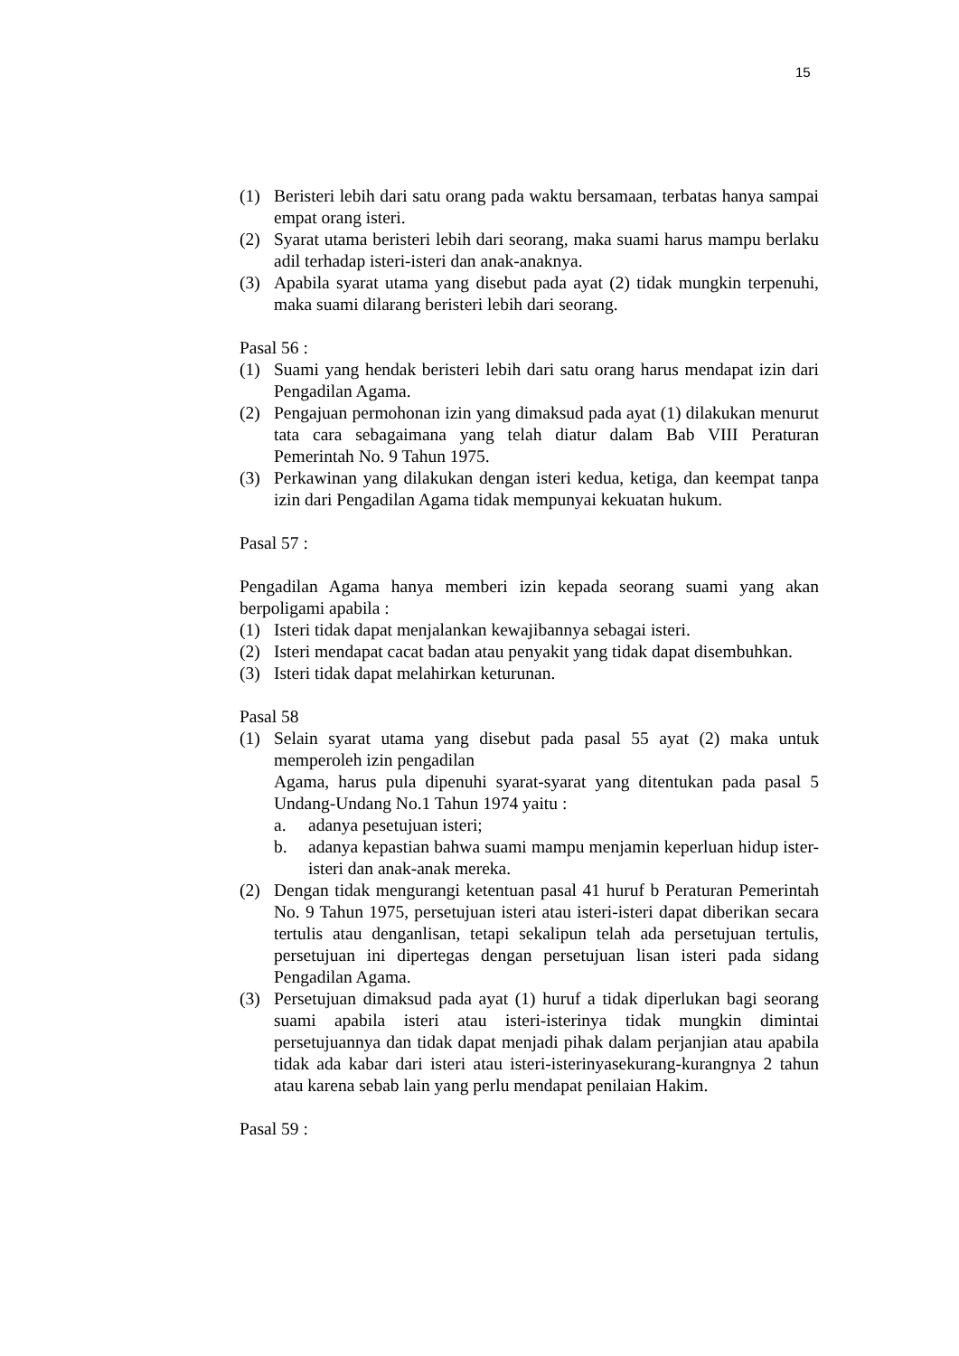15
(1) Beristeri lebih dari satu orang pada waktu bersamaan, terbatas hanya sampai empat orang isteri.
(2) Syarat utama beristeri lebih dari seorang, maka suami harus mampu berlaku adil terhadap isteri-isteri dan anak-anaknya.
(3) Apabila syarat utama yang disebut pada ayat (2) tidak mungkin terpenuhi, maka suami dilarang beristeri lebih dari seorang.
Pasal 56 :
(1) Suami yang hendak beristeri lebih dari satu orang harus mendapat izin dari Pengadilan Agama.
(2) Pengajuan permohonan izin yang dimaksud pada ayat (1) dilakukan menurut tata cara sebagaimana yang telah diatur dalam Bab VIII Peraturan Pemerintah No. 9 Tahun 1975.
(3) Perkawinan yang dilakukan dengan isteri kedua, ketiga, dan keempat tanpa izin dari Pengadilan Agama tidak mempunyai kekuatan hukum.
Pasal 57 :
Pengadilan Agama hanya memberi izin kepada seorang suami yang akan berpoligami apabila :
(1) Isteri tidak dapat menjalankan kewajibannya sebagai isteri.
(2) Isteri mendapat cacat badan atau penyakit yang tidak dapat disembuhkan.
(3) Isteri tidak dapat melahirkan keturunan.
Pasal 58
(1) Selain syarat utama yang disebut pada pasal 55 ayat (2) maka untuk memperoleh izin pengadilan
Agama, harus pula dipenuhi syarat-syarat yang ditentukan pada pasal 5 Undang-Undang No.1 Tahun 1974 yaitu :
a. adanya pesetujuan isteri;
b. adanya kepastian bahwa suami mampu menjamin keperluan hidup ister-isteri dan anak-anak mereka.
(2) Dengan tidak mengurangi ketentuan pasal 41 huruf b Peraturan Pemerintah No. 9 Tahun 1975, persetujuan isteri atau isteri-isteri dapat diberikan secara tertulis atau denganlisan, tetapi sekalipun telah ada persetujuan tertulis, persetujuan ini dipertegas dengan persetujuan lisan isteri pada sidang Pengadilan Agama.
(3) Persetujuan dimaksud pada ayat (1) huruf a tidak diperlukan bagi seorang suami apabila isteri atau isteri-isterinya tidak mungkin dimintai persetujuannya dan tidak dapat menjadi pihak dalam perjanjian atau apabila tidak ada kabar dari isteri atau isteri-isterinyasekurang-kurangnya 2 tahun atau karena sebab lain yang perlu mendapat penilaian Hakim.
Pasal 59 :